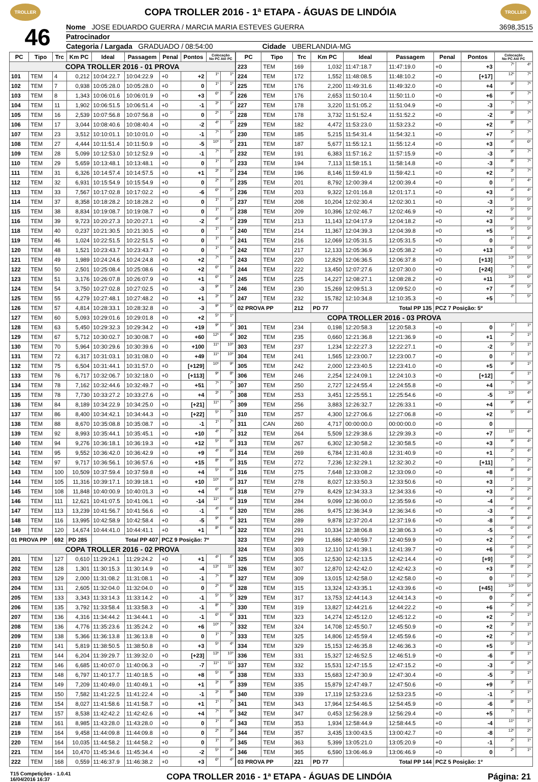TROLLER
COPA TROLLER 2016 - 1ª ETAPA - ÁGUAS DE LINDÓIA
TROLLER
46
Nome JOSE EDUARDO GUERRA / MARCIA MARIA ESTEVES GUERRA 3698,3515
Patrocinador
Categoria / Largada GRADUADO / 08:54:00 Cidade UBERLANDIA-MG
| PC | Tipo | Trc | Km PC | Ideal | Passagem | Penal | Pontos | Colocação No PC Até PC | |
| --- | --- | --- | --- | --- | --- | --- | --- | --- | --- |
| COPA TROLLER 2016 - 01 PROVA | | | | | | | | | |
| 101 | TEM | 4 | 0,212 | 10:04:22.7 | 10:04:22.9 | +0 | +2 | 1º | 1º |
| 102 | TEM | 7 | 0,938 | 10:05:28.0 | 10:05:28.0 | +0 | 0 | 1º | 1º |
| 103 | TEM | 8 | 1,343 | 10:06:01.6 | 10:06:01.9 | +0 | +3 | 6º | 3º |
| 104 | TEM | 11 | 1,902 | 10:06:51.5 | 10:06:51.4 | +0 | -1 | 3º | 1º |
| 105 | TEM | 16 | 2,539 | 10:07:56.8 | 10:07:56.8 | +0 | 0 | 2º | 1º |
| 106 | TEM | 17 | 3,044 | 10:08:40.6 | 10:08:40.4 | +0 | -2 | 4º | 1º |
| 107 | TEM | 23 | 3,512 | 10:10:01.1 | 10:10:01.0 | +0 | -1 | 7º | 1º |
| 108 | TEM | 27 | 4,444 | 10:11:51.4 | 10:11:50.9 | +0 | -5 | 10º | 1º |
| 109 | TEM | 28 | 5,099 | 10:12:53.0 | 10:12:52.9 | +0 | -1 | 7º | 1º |
| 110 | TEM | 29 | 5,659 | 10:13:48.1 | 10:13:48.1 | +0 | 0 | 1º | 1º |
| 111 | TEM | 31 | 6,326 | 10:14:57.4 | 10:14:57.5 | +0 | +1 | 3º | 1º |
| 112 | TEM | 32 | 6,931 | 10:15:54.9 | 10:15:54.9 | +0 | 0 | 2º | 1º |
| 113 | TEM | 33 | 7,567 | 10:17:02.8 | 10:17:02.2 | +0 | -6 | 6º | 1º |
| 114 | TEM | 37 | 8,358 | 10:18:28.2 | 10:18:28.2 | +0 | 0 | 1º | 1º |
| 115 | TEM | 38 | 8,834 | 10:19:08.7 | 10:19:08.7 | +0 | 0 | 1º | 1º |
| 116 | TEM | 39 | 9,723 | 10:20:27.3 | 10:20:27.1 | +0 | -2 | 4º | 1º |
| 118 | TEM | 40 | 0,237 | 10:21:30.5 | 10:21:30.5 | +0 | 0 | 1º | 1º |
| 119 | TEM | 46 | 1,024 | 10:22:51.5 | 10:22:51.5 | +0 | 0 | 1º | 1º |
| 120 | TEM | 48 | 1,521 | 10:23:43.7 | 10:23:43.7 | +0 | 0 | 1º | 1º |
| 121 | TEM | 49 | 1,989 | 10:24:24.6 | 10:24:24.8 | +0 | +2 | 7º | 1º |
| 122 | TEM | 50 | 2,501 | 10:25:08.4 | 10:25:08.6 | +0 | +2 | 6º | 1º |
| 123 | TEM | 51 | 3,176 | 10:26:07.8 | 10:26:07.9 | +0 | +1 | 6º | 1º |
| 124 | TEM | 54 | 3,750 | 10:27:02.8 | 10:27:02.5 | +0 | -3 | 9º | 1º |
| 125 | TEM | 55 | 4,279 | 10:27:48.1 | 10:27:48.2 | +0 | +1 | 3º | 1º |
| 126 | TEM | 57 | 4,814 | 10:28:33.1 | 10:28:32.8 | +0 | -3 | 9º | 1º |
| 127 | TEM | 60 | 5,093 | 10:29:01.6 | 10:29:01.8 | +0 | +2 | 5º | 1º |
| 128 | TEM | 63 | 5,450 | 10:29:32.3 | 10:29:34.2 | +0 | +19 | 9º | 1º |
| 129 | TEM | 67 | 5,712 | 10:30:02.7 | 10:30:08.7 | +0 | +60 | 12º | 4º |
| 130 | TEM | 70 | 5,964 | 10:30:29.6 | 10:30:39.6 | +0 | +100 | 11º | 10º |
| 131 | TEM | 72 | 6,317 | 10:31:03.1 | 10:31:08.0 | +0 | +49 | 11º | 10º |
| 132 | TEM | 75 | 6,504 | 10:31:44.1 | 10:31:57.0 | +0 | [+129] | 10º | 9º |
| 133 | TEM | 76 | 6,717 | 10:32:06.7 | 10:32:18.0 | +0 | [+113] | 9º | 8º |
| 134 | TEM | 78 | 7,162 | 10:32:44.6 | 10:32:49.7 | +0 | +51 | 7º | 7º |
| 135 | TEM | 78 | 7,730 | 10:33:27.2 | 10:33:27.6 | +0 | +4 | 3º | 7º |
| 136 | TEM | 84 | 8,189 | 10:34:22.9 | 10:34:25.0 | +0 | [+21] | 11º | 7º |
| 137 | TEM | 86 | 8,400 | 10:34:42.1 | 10:34:44.3 | +0 | [+22] | 5º | 7º |
| 138 | TEM | 88 | 8,670 | 10:35:08.8 | 10:35:08.7 | +0 | -1 | 1º | 7º |
| 139 | TEM | 92 | 8,993 | 10:35:44.1 | 10:35:45.1 | +0 | +10 | 4º | 7º |
| 140 | TEM | 94 | 9,276 | 10:36:18.1 | 10:36:19.3 | +0 | +12 | 5º | 6º |
| 141 | TEM | 95 | 9,552 | 10:36:42.0 | 10:36:42.9 | +0 | +9 | 4º | 6º |
| 142 | TEM | 97 | 9,717 | 10:36:56.1 | 10:36:57.6 | +0 | +15 | 8º | 6º |
| 143 | TEM | 100 | 10,509 | 10:37:59.4 | 10:37:59.8 | +0 | +4 | 5º | 6º |
| 144 | TEM | 105 | 11,316 | 10:39:17.1 | 10:39:18.1 | +0 | +10 | 10º | 6º |
| 145 | TEM | 108 | 11,848 | 10:40:00.9 | 10:40:01.3 | +0 | +4 | 6º | 6º |
| 146 | TEM | 111 | 12,621 | 10:41:07.5 | 10:41:06.1 | +0 | -14 | 11º | 6º |
| 147 | TEM | 113 | 13,239 | 10:41:56.7 | 10:41:56.6 | +0 | -1 | 4º | 6º |
| 148 | TEM | 116 | 13,995 | 10:42:58.9 | 10:42:58.4 | +0 | -5 | 9º | 6º |
| 149 | TEM | 120 | 14,674 | 10:44:41.0 | 10:44:41.1 | +0 | +1 | 8º | 6º |
| 01 PROVA PP | | 692 | PD 285 | Total PP 407 | | PCZ 9 Posição: 7º | | | |
| COPA TROLLER 2016 - 02 PROVA | | | | | | | | | |
| 201 | TEM | 127 | 0,610 | 11:29:24.1 | 11:29:24.2 | +0 | +1 | 4º | 4º |
| 202 | TEM | 128 | 1,301 | 11:30:15.3 | 11:30:14.9 | +0 | -4 | 13º | 11º |
| 203 | TEM | 129 | 2,000 | 11:31:08.2 | 11:31:08.1 | +0 | -1 | 7º | 8º |
| 204 | TEM | 131 | 2,605 | 11:32:04.0 | 11:32:04.0 | +0 | 0 | 2º | 6º |
| 205 | TEM | 133 | 3,343 | 11:33:14.3 | 11:33:14.2 | +0 | -1 | 5º | 5º |
| 206 | TEM | 135 | 3,792 | 11:33:58.4 | 11:33:58.3 | +0 | -1 | 8º | 7º |
| 207 | TEM | 136 | 4,316 | 11:34:44.2 | 11:34:44.1 | +0 | -1 | 6º | 6º |
| 208 | TEM | 136 | 4,776 | 11:35:23.6 | 11:35:24.2 | +0 | +6 | 10º | 7º |
| 209 | TEM | 138 | 5,366 | 11:36:13.8 | 11:36:13.8 | +0 | 0 | 1º | 7º |
| 210 | TEM | 141 | 5,819 | 11:38:50.5 | 11:38:50.8 | +0 | +3 | 5º | 4º |
| 211 | TEM | 144 | 6,204 | 11:39:29.7 | 11:39:32.0 | +0 | [+23] | 13º | 10º |
| 212 | TEM | 146 | 6,685 | 11:40:07.0 | 11:40:06.3 | +0 | -7 | 11º | 11º |
| 213 | TEM | 148 | 6,797 | 11:40:17.7 | 11:40:18.5 | +0 | +8 | 5º | 9º |
| 214 | TEM | 149 | 7,209 | 11:40:49.0 | 11:40:49.1 | +0 | +1 | 3º | 9º |
| 215 | TEM | 150 | 7,582 | 11:41:22.5 | 11:41:22.4 | +0 | -1 | 3º | 8º |
| 216 | TEM | 154 | 8,027 | 11:41:58.6 | 11:41:58.7 | +0 | +1 | 1º | 7º |
| 217 | TEM | 157 | 8,538 | 11:42:42.2 | 11:42:42.6 | +0 | +4 | 7º | 6º |
| 218 | TEM | 161 | 8,985 | 11:43:28.0 | 11:43:28.0 | +0 | 0 | 1º | 4º |
| 219 | TEM | 164 | 9,458 | 11:44:09.8 | 11:44:09.8 | +0 | 0 | 2º | 3º |
| 220 | TEM | 164 | 10,035 | 11:44:58.2 | 11:44:58.2 | +0 | 0 | 1º | 3º |
| 221 | TEM | 164 | 10,470 | 11:45:34.6 | 11:45:34.4 | +0 | -2 | 5º | 4º |
| 222 | TEM | 168 | 0,559 | 11:46:37.9 | 11:46:38.2 | +0 | +3 | 6º | 4º |
| PC | Tipo | Trc | Km PC | Ideal | Passagem | Penal | Pontos | Colocação No PC Até PC | |
| --- | --- | --- | --- | --- | --- | --- | --- | --- | --- |
| 223 | TEM | 169 | 1,032 | 11:47:18.7 | 11:47:19.0 | +0 | +3 | 7º | 4º |
| 224 | TEM | 172 | 1,552 | 11:48:08.5 | 11:48:10.2 | +0 | [+17] | 12º | 7º |
| 225 | TEM | 176 | 2,200 | 11:49:31.6 | 11:49:32.0 | +0 | +4 | 9º | 7º |
| 226 | TEM | 176 | 2,653 | 11:50:10.4 | 11:50:11.0 | +0 | +6 | 9º | 7º |
| 227 | TEM | 178 | 3,220 | 11:51:05.2 | 11:51:04.9 | +0 | -3 | 7º | 7º |
| 228 | TEM | 178 | 3,732 | 11:51:52.4 | 11:51:52.2 | +0 | -2 | 8º | 7º |
| 229 | TEM | 182 | 4,472 | 11:53:23.0 | 11:53:23.2 | +0 | +2 | 8º | 7º |
| 230 | TEM | 185 | 5,215 | 11:54:31.4 | 11:54:32.1 | +0 | +7 | 2º | 7º |
| 231 | TEM | 187 | 5,677 | 11:55:12.1 | 11:55:12.4 | +0 | +3 | 4º | 6º |
| 232 | TEM | 191 | 6,383 | 11:57:16.2 | 11:57:15.9 | +0 | -3 | 9º | 7º |
| 233 | TEM | 194 | 7,113 | 11:58:15.1 | 11:58:14.8 | +0 | -3 | 8º | 7º |
| 234 | TEM | 196 | 8,146 | 11:59:41.9 | 11:59:42.1 | +0 | +2 | 3º | 7º |
| 235 | TEM | 201 | 8,792 | 12:00:39.4 | 12:00:39.4 | +0 | 0 | 1º | 4º |
| 236 | TEM | 203 | 9,322 | 12:01:16.8 | 12:01:17.1 | +0 | +3 | 4º | 4º |
| 237 | TEM | 208 | 10,204 | 12:02:30.4 | 12:02:30.1 | +0 | -3 | 5º | 5º |
| 238 | TEM | 209 | 10,396 | 12:02:46.7 | 12:02:46.9 | +0 | +2 | 5º | 5º |
| 239 | TEM | 213 | 11,143 | 12:04:17.9 | 12:04:18.2 | +0 | +3 | 6º | 5º |
| 240 | TEM | 214 | 11,367 | 12:04:39.3 | 12:04:39.8 | +0 | +5 | 5º | 5º |
| 241 | TEM | 216 | 12,069 | 12:05:31.5 | 12:05:31.5 | +0 | 0 | 1º | 4º |
| 242 | TEM | 217 | 12,133 | 12:05:36.9 | 12:05:38.2 | +0 | +13 | 6º | 5º |
| 243 | TEM | 220 | 12,829 | 12:06:36.5 | 12:06:37.8 | +0 | [+13] | 10º | 5º |
| 244 | TEM | 222 | 13,450 | 12:07:27.6 | 12:07:30.0 | +0 | [+24] | 7º | 6º |
| 245 | TEM | 225 | 14,227 | 12:08:27.1 | 12:08:28.2 | +0 | +11 | 10º | 6º |
| 246 | TEM | 230 | 15,269 | 12:09:51.3 | 12:09:52.0 | +0 | +7 | 4º | 5º |
| 247 | TEM | 232 | 15,782 | 12:10:34.8 | 12:10:35.3 | +0 | +5 | 7º | 5º |
| 02 PROVA PP | | 212 | PD 77 | Total PP 135 | | PCZ 7 Posição: 5º | | | |
| COPA TROLLER 2016 - 03 PROVA | | | | | | | | | |
| 301 | TEM | 234 | 0,198 | 12:20:58.3 | 12:20:58.3 | +0 | 0 | 1º | 1º |
| 302 | TEM | 235 | 0,660 | 12:21:36.8 | 12:21:36.9 | +0 | +1 | 2º | 1º |
| 303 | TEM | 237 | 1,234 | 12:22:27.3 | 12:22:27.1 | +0 | -2 | 5º | 1º |
| 304 | TEM | 241 | 1,565 | 12:23:00.7 | 12:23:00.7 | +0 | 0 | 1º | 1º |
| 305 | TEM | 242 | 2,000 | 12:23:40.5 | 12:23:41.0 | +0 | +5 | 9º | 1º |
| 306 | TEM | 246 | 2,254 | 12:24:09.1 | 12:24:10.3 | +0 | [+12] | 4º | 1º |
| 307 | TEM | 250 | 2,727 | 12:24:55.4 | 12:24:55.8 | +0 | +4 | 7º | 3º |
| 308 | TEM | 253 | 3,451 | 12:25:55.1 | 12:25:54.6 | +0 | -5 | 10º | 4º |
| 309 | TEM | 256 | 3,883 | 12:26:32.7 | 12:26:33.1 | +0 | +4 | 9º | 4º |
| 310 | TEM | 257 | 4,300 | 12:27:06.6 | 12:27:06.8 | +0 | +2 | 5º | 4º |
| 311 | CAN | 260 | 4,717 | 00:00:00.0 | 00:00:00.0 | +0 | 0 | | |
| 312 | TEM | 264 | 5,509 | 12:29:38.6 | 12:29:39.3 | +0 | +7 | 11º | 4º |
| 313 | TEM | 267 | 6,302 | 12:30:58.2 | 12:30:58.5 | +0 | +3 | 9º | 4º |
| 314 | TEM | 269 | 6,784 | 12:31:40.8 | 12:31:40.9 | +0 | +1 | 2º | 4º |
| 315 | TEM | 272 | 7,236 | 12:32:29.1 | 12:32:30.2 | +0 | [+11] | 7º | 2º |
| 316 | TEM | 275 | 7,648 | 12:33:08.2 | 12:33:09.0 | +0 | +8 | 8º | 4º |
| 317 | TEM | 278 | 8,027 | 12:33:50.3 | 12:33:50.6 | +0 | +3 | 1º | 3º |
| 318 | TEM | 279 | 8,429 | 12:34:33.3 | 12:34:33.6 | +0 | +3 | 2º | 2º |
| 319 | TEM | 284 | 9,099 | 12:36:00.0 | 12:35:59.6 | +0 | -4 | 6º | 4º |
| 320 | TEM | 286 | 9,475 | 12:36:34.9 | 12:36:34.6 | +0 | -3 | 4º | 4º |
| 321 | TEM | 289 | 9,878 | 12:37:20.4 | 12:37:19.6 | +0 | -8 | 9º | 4º |
| 322 | TEM | 291 | 10,334 | 12:38:06.8 | 12:38:06.3 | +0 | -5 | 6º | 4º |
| 323 | TEM | 299 | 11,686 | 12:40:59.7 | 12:40:59.9 | +0 | +2 | 2º | 4º |
| 324 | TEM | 303 | 12,110 | 12:41:39.1 | 12:41:39.7 | +0 | +6 | 6º | 2º |
| 325 | TEM | 305 | 12,530 | 12:42:13.5 | 12:42:14.4 | +0 | [+9] | 6º | 2º |
| 326 | TEM | 307 | 12,870 | 12:42:42.0 | 12:42:42.3 | +0 | +3 | 8º | 2º |
| 327 | TEM | 309 | 13,015 | 12:42:58.0 | 12:42:58.0 | +0 | 0 | 1º | 2º |
| 328 | TEM | 315 | 13,324 | 12:43:35.1 | 12:43:39.6 | +0 | [+45] | 10º | 5º |
| 329 | TEM | 317 | 13,753 | 12:44:14.3 | 12:44:14.3 | +0 | 0 | 2º | 4º |
| 330 | TEM | 319 | 13,827 | 12:44:21.6 | 12:44:22.2 | +0 | +6 | 2º | 2º |
| 331 | TEM | 323 | 14,274 | 12:45:12.0 | 12:45:12.2 | +0 | +2 | 2º | 1º |
| 332 | TEM | 324 | 14,708 | 12:45:50.7 | 12:45:50.9 | +0 | +2 | 3º | 1º |
| 333 | TEM | 325 | 14,806 | 12:45:59.4 | 12:45:59.6 | +0 | +2 | 2º | 1º |
| 334 | TEM | 329 | 15,153 | 12:46:35.8 | 12:46:36.3 | +0 | +5 | 5º | 1º |
| 336 | TEM | 331 | 15,327 | 12:46:52.5 | 12:46:51.9 | +0 | -6 | 8º | 1º |
| 337 | TEM | 332 | 15,531 | 12:47:15.5 | 12:47:15.2 | +0 | -3 | 4º | 2º |
| 338 | TEM | 333 | 15,683 | 12:47:30.9 | 12:47:30.4 | +0 | -5 | 3º | 1º |
| 339 | TEM | 335 | 15,879 | 12:47:49.7 | 12:47:50.6 | +0 | +9 | 3º | 1º |
| 340 | TEM | 339 | 17,119 | 12:53:23.6 | 12:53:23.5 | +0 | -1 | 2º | 1º |
| 341 | TEM | 343 | 17,964 | 12:54:46.5 | 12:54:45.9 | +0 | -6 | 8º | 1º |
| 342 | TEM | 347 | 0,453 | 12:56:28.9 | 12:56:29.4 | +0 | +5 | 7º | 1º |
| 343 | TEM | 353 | 1,934 | 12:58:44.9 | 12:58:44.5 | +0 | -4 | 11º | 1º |
| 344 | TEM | 357 | 3,435 | 13:00:43.5 | 13:00:42.7 | +0 | -8 | 12º | 2º |
| 345 | TEM | 363 | 5,399 | 13:05:21.0 | 13:05:20.9 | +0 | -1 | 2º | 1º |
| 346 | TEM | 365 | 6,590 | 13:06:46.9 | 13:06:46.9 | +0 | 0 | 2º | 1º |
| 03 PROVA PP | | 221 | PD 77 | Total PP 144 | | PCZ 5 Posição: 1º | | | |
T15 Competições - 1.0.41
16/04/2016 16:37
COPA TROLLER 2016 - 1ª ETAPA - ÁGUAS DE LINDÓIA
Página: 21